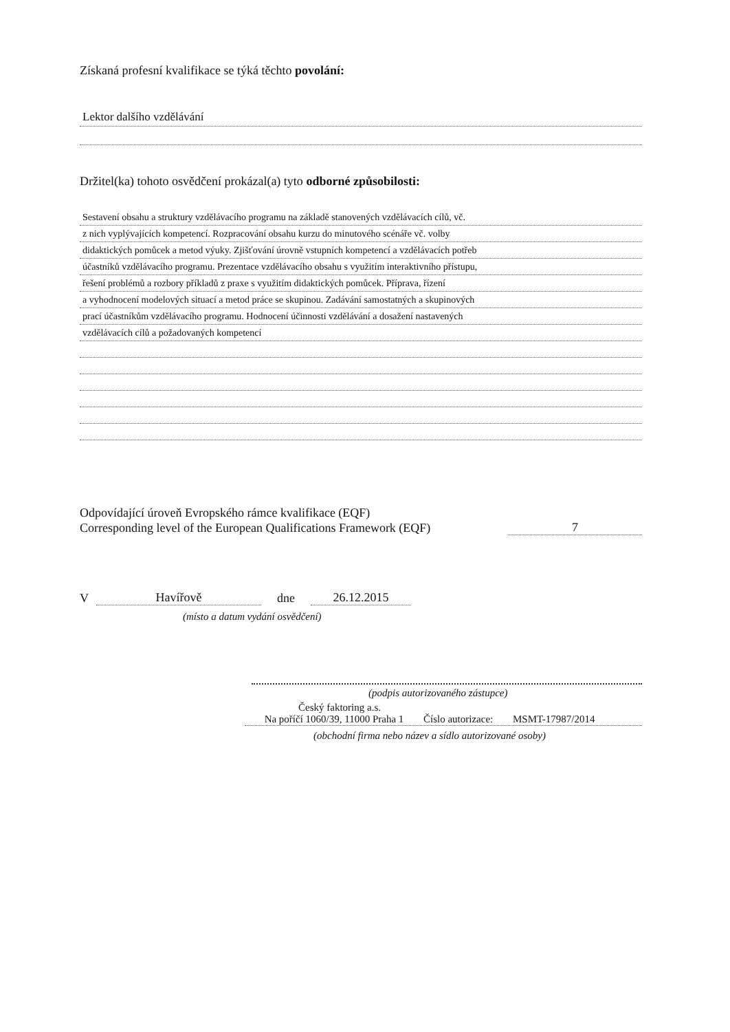Získaná profesní kvalifikace se týká těchto povolání:
Lektor dalšího vzdělávání
Držitel(ka) tohoto osvědčení prokázal(a) tyto odborné způsobilosti:
Sestavení obsahu a struktury vzdělávacího programu na základě stanovených vzdělávacích cílů, vč.
z nich vyplývajících kompetencí. Rozpracování obsahu kurzu do minutového scénáře vč. volby
didaktických pomůcek a metod výuky. Zjišťování úrovně vstupních kompetencí a vzdělávacích potřeb
účastníků vzdělávacího programu. Prezentace vzdělávacího obsahu s využitím interaktivního přístupu,
řešení problémů a rozbory příkladů z praxe s využitím didaktických pomůcek. Příprava, řízení
a vyhodnocení modelových situací a metod práce se skupinou. Zadávání samostatných a skupinových
prací účastníkům vzdělávacího programu. Hodnocení účinnosti vzdělávání a dosažení nastavených
vzdělávacích cílů a požadovaných kompetencí
Odpovídající úroveň Evropského rámce kvalifikace (EQF)
Corresponding level of the European Qualifications Framework (EQF)
7
V Havířově dne 26.12.2015
(místo a datum vydání osvědčení)
(podpis autorizovaného zástupce)
Český faktoring a.s.
Na poříčí 1060/39, 11000 Praha 1 Číslo autorizace: MSMT-17987/2014
(obchodní firma nebo název a sídlo autorizované osoby)